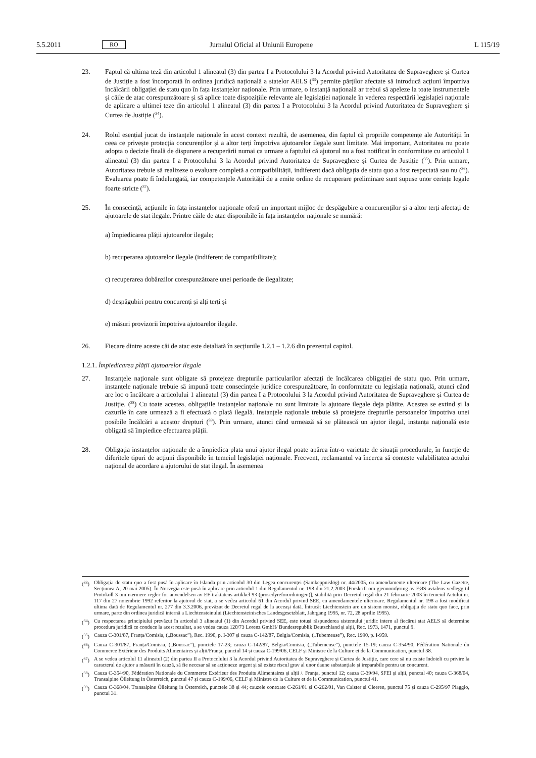5.5.2011 RO Jurnalul Oficial al Uniunii Europene L 115/19
23. Faptul că ultima teză din articolul 1 alineatul (3) din partea I a Protocolului 3 la Acordul privind Autoritatea de Supraveghere și Curtea de Justiție a fost încorporată în ordinea juridică națională a statelor AELS (<sup>33</sup>) permite părților afectate să introducă acțiuni împotriva încălcării obligației de statu quo în fața instanțelor naționale. Prin urmare, o instanță națională ar trebui să apeleze la toate instrumentele și căile de atac corespunzătoare și să aplice toate dispozițiile relevante ale legislației naționale în vederea respectării legislației naționale de aplicare a ultimei teze din articolul 1 alineatul (3) din partea I a Protocolului 3 la Acordul privind Autoritatea de Supraveghere și Curtea de Justiție (<sup>34</sup>).
24. Rolul esențial jucat de instanțele naționale în acest context rezultă, de asemenea, din faptul că propriile competențe ale Autorității în ceea ce privește protecția concurenților și a altor terți împotriva ajutoarelor ilegale sunt limitate. Mai important, Autoritatea nu poate adopta o decizie finală de dispunere a recuperării numai ca urmare a faptului că ajutorul nu a fost notificat în conformitate cu articolul 1 alineatul (3) din partea I a Protocolului 3 la Acordul privind Autoritatea de Supraveghere și Curtea de Justiție (<sup>35</sup>). Prin urmare, Autoritatea trebuie să realizeze o evaluare completă a compatibilității, indiferent dacă obligația de statu quo a fost respectată sau nu (<sup>36</sup>). Evaluarea poate fi îndelungată, iar competențele Autorității de a emite ordine de recuperare preliminare sunt supuse unor cerințe legale foarte stricte (<sup>37</sup>).
25. În consecință, acțiunile în fața instanțelor naționale oferă un important mijloc de despăgubire a concurenților și a altor terți afectați de ajutoarele de stat ilegale. Printre căile de atac disponibile în fața instanțelor naționale se numără:
a) împiedicarea plății ajutoarelor ilegale;
b) recuperarea ajutoarelor ilegale (indiferent de compatibilitate);
c) recuperarea dobânzilor corespunzătoare unei perioade de ilegalitate;
d) despăgubiri pentru concurenți și alți terți și
e) măsuri provizorii împotriva ajutoarelor ilegale.
26. Fiecare dintre aceste căi de atac este detaliată în secțiunile 1.2.1 – 1.2.6 din prezentul capitol.
1.2.1. Împiedicarea plății ajutoarelor ilegale
27. Instanțele naționale sunt obligate să protejeze drepturile particularilor afectați de încălcarea obligației de statu quo. Prin urmare, instanțele naționale trebuie să impună toate consecințele juridice corespunzătoare, în conformitate cu legislația națională, atunci când are loc o încălcare a articolului 1 alineatul (3) din partea I a Protocolului 3 la Acordul privind Autoritatea de Supraveghere și Curtea de Justiție. (<sup>38</sup>) Cu toate acestea, obligațiile instanțelor naționale nu sunt limitate la ajutoare ilegale deja plătite. Acestea se extind și la cazurile în care urmează a fi efectuată o plată ilegală. Instanțele naționale trebuie să protejeze drepturile persoanelor împotriva unei posibile încălcări a acestor drepturi (<sup>39</sup>). Prin urmare, atunci când urmează să se plătească un ajutor ilegal, instanța națională este obligată să împiedice efectuarea plății.
28. Obligația instanțelor naționale de a împiedica plata unui ajutor ilegal poate apărea într-o varietate de situații procedurale, în funcție de diferitele tipuri de acțiuni disponibile în temeiul legislației naționale. Frecvent, reclamantul va încerca să conteste valabilitatea actului național de acordare a ajutorului de stat ilegal. În asemenea
(<sup>33</sup>) Obligația de statu quo a fost pusă în aplicare în Islanda prin articolul 30 din Legea concurenței (Samkeppnislög) nr. 44/2005, cu amendamente ulterioare (The Law Gazette, Secțiunea A, 20 mai 2005). În Norvegia este pusă în aplicare prin articolul 1 din Regulamentul nr. 198 din 21.2.2003 [Forskrift om gjennomføring av EØS-avtalens vedlegg til Protokoll 3 om nærmere regler for anvendelsen av EF-traktatens artikkel 93 (prosedyreforordningen)], stabilită prin Decretul regal din 21 februarie 2003 în temeiul Actului nr. 117 din 27 noiembrie 1992 referitor la ajutorul de stat, a se vedea articolul 61 din Acordul privind SEE, cu amendamentele ulterioare. Regulamentul nr. 198 a fost modificat ultima dată de Regulamentul nr. 277 din 3.3.2006, prevăzut de Decretul regal de la aceeași dată. Întrucât Liechtenstein are un sistem monist, obligația de statu quo face, prin urmare, parte din ordinea juridică internă a Liechtensteinului (Liechtensteinisches Landesgesetzblatt, Jahrgang 1995, nr. 72, 28 aprilie 1995).
(<sup>34</sup>) Cu respectarea principiului prevăzut în articolul 3 alineatul (1) din Acordul privind SEE, este totuși răspunderea sistemului juridic intern al fiecărui stat AELS să determine procedura juridică ce conduce la acest rezultat, a se vedea cauza 120/73 Lorenz GmbH/ Bundesrepublik Deutschland și alții, Rec. 1973, 1471, punctul 9.
(<sup>35</sup>) Cauza C-301/87, Franța/Comisia, („Boussac”), Rec. 1990, p. I-307 și cauza C-142/87, Belgia/Comisia, („Tubemeuse”), Rec. 1990, p. I-959.
(<sup>36</sup>) Cauza C-301/87, Franța/Comisia, („Boussac”), punctele 17-23; cauza C-142/87, Belgia/Comisia, („Tubemeuse”), punctele 15-19; cauza C-354/90, Fédération Nationale du Commerce Extérieur des Produits Alimentaires și alții/Franța, punctul 14 și cauza C-199/06, CELF și Ministre de la Culture et de la Communication, punctul 38.
(<sup>37</sup>) A se vedea articolul 11 alineatul (2) din partea II a Protocolului 3 la Acordul privind Autoritatea de Supraveghere și Curtea de Justiție, care cere să nu existe îndoieli cu privire la caracterul de ajutor a măsurii în cauză, să fie necesar să se acționeze urgent și să existe riscul grav al unor daune substanțiale și ireparabile pentru un concurent.
(<sup>38</sup>) Cauza C-354/90, Fédération Nationale du Commerce Extérieur des Produits Alimentaires și alții /. Franța, punctul 12; cauza C-39/94, SFEI și alții, punctul 40; cauza C-368/04, Transalpine Ölleitung in Österreich, punctul 47 și cauza C-199/06, CELF și Ministre de la Culture et de la Communication, punctul 41.
(<sup>39</sup>) Cauza C-368/04, Transalpine Ölleitung in Österreich, punctele 38 și 44; cauzele conexate C-261/01 și C-262/01, Van Calster și Cleeren, punctul 75 și cauza C-295/97 Piaggio, punctul 31.